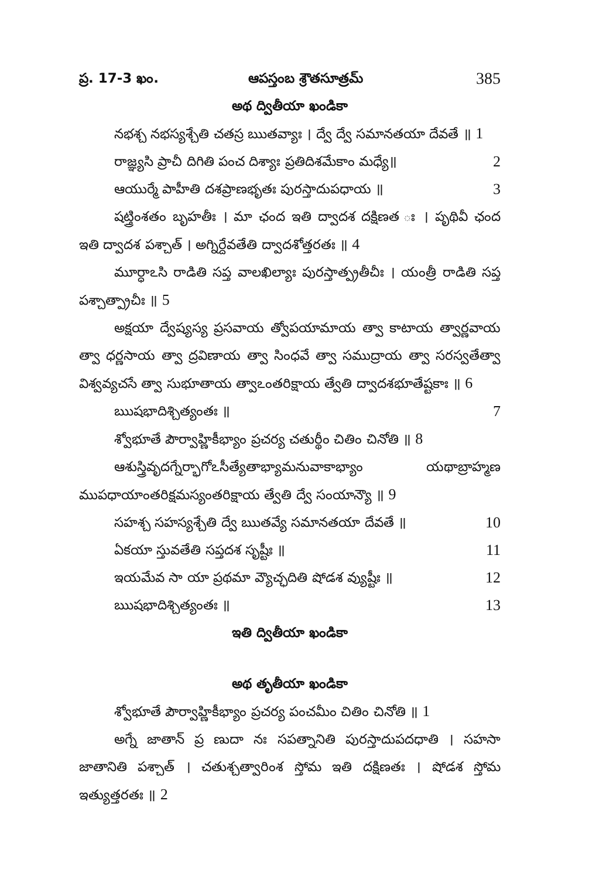ప్ర. 17-3 ఖం. ఆపస్తంబ శ్రౌతసూత్రమ్ 385
అథ ద్వితీయా ఖండికా
నభశ్చ నభస్యశ్చేతి చతస్ర ఋతవ్యాః । ద్వే ద్వే సమానతయా దేవతే ॥ 1
రాజ్ఞ్యసి ప్రాచీ దిగితి పంచ దిశ్యాః ప్రతిదిశమేకాం మధ్యే॥ 2
ఆయుర్మే పాహీతి దశప్రాణభృతః పురస్తాదుపధాయ ॥ 3
షట్త్రింశతం బృహతీః । మా ఛంద ఇతి ద్వాదశ దక్షిణత ః । పృథివీ ఛంద ఇతి ద్వాదశ పశ్చాత్ । అగ్నిర్దేవతేతి ద్వాదశోత్తరతః ॥ 4
మూర్ధాఽసి రాడితి సప్త వాలఖిల్యాః పురస్తాత్ప్రతీచీః । యంత్రీ రాడితి సప్త పశ్చాత్ప్రాచీః ॥ 5
అక్షయా ద్వేష్యస్య ప్రసవాయ త్వోపయామాయ త్వా కాటాయ త్వార్ణవాయ త్వా ధర్ణసాయ త్వా ద్రవిణాయ త్వా సింధవే త్వా సముద్రాయ త్వా సరస్వతేత్వా విశ్వవ్యచసే త్వా సుభూతాయ త్వాఽంతరిక్షాయ త్వేతి ద్వాదశభూతేష్టకాః ॥ 6
ఋషభాదిశ్చిత్యంతః ॥ 7
శ్వోభూతే పౌర్వాహ్ణికీభ్యాం ప్రచర్య చతుర్థీం చితిం చినోతి ॥ 8
ఆశుస్త్రివృదగ్నేర్భాగోఽసీత్యేతాభ్యామనువాకాభ్యాం యథాబ్రాహ్మణ ముపధాయాంతరిక్షమస్యంతరిక్షాయ త్వేతి ద్వే సంయాన్యౌ ॥ 9
సహశ్చ సహస్యశ్చేతి ద్వే ఋతవ్యే సమానతయా దేవతే ॥ 10
ఏకయా స్తువతేతి సప్తదశ సృష్టీః ॥ 11
ఇయమేవ సా యా ప్రథమా వ్యౌచ్ఛదితి షోడశ వ్యుష్టీః ॥ 12
ఋషభాదిశ్చిత్యంతః ॥ 13
ఇతి ద్వితీయా ఖండికా
అథ తృతీయా ఖండికా
శ్వోభూతే పౌర్వాహ్ణికీభ్యాం ప్రచర్య పంచమీం చితిం చినోతి ॥ 1
అగ్నే జాతాన్ ప్ర ణుదా నః సపత్నానితి పురస్తాదుపదధాతి । సహసా జాతానితి పశ్చాత్ । చతుశ్చత్వారింశ స్తోమ ఇతి దక్షిణతః । షోడశ స్తోమ ఇత్యుత్తరతః ॥ 2